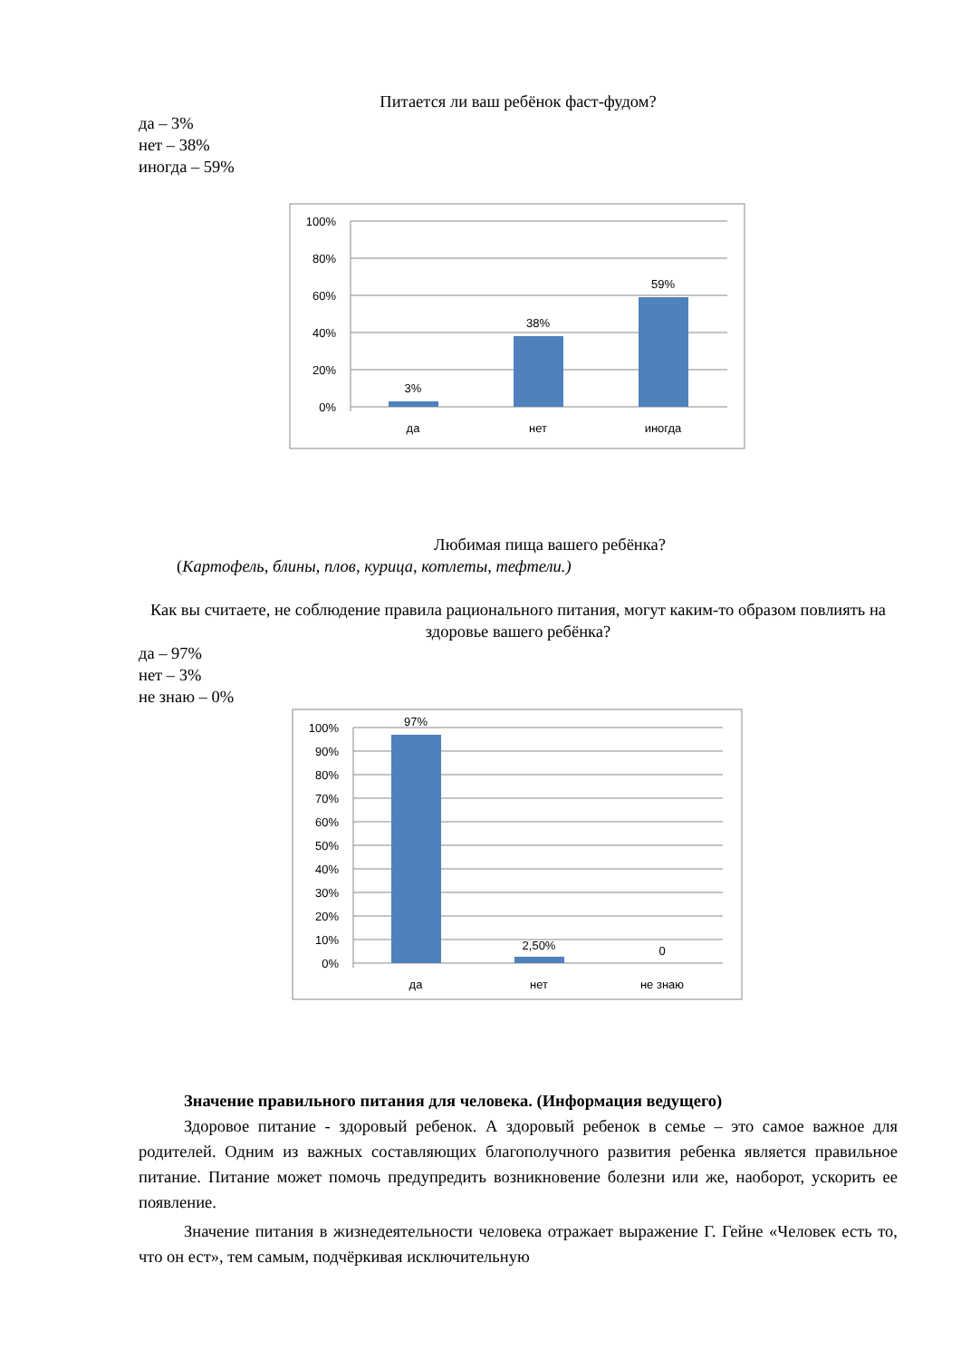Питается ли ваш ребёнок фаст-фудом?
да – 3%
нет – 38%
иногда – 59%
100%
80%
60%
40%
20%
0%
3%
38%
59%
да
нет
иногда
Любимая пища вашего ребёнка?
(Картофель, блины, плов, курица, котлеты, тефтели.)
Как вы считаете, не соблюдение правила рационального питания, могут каким-то образом повлиять на здоровье вашего ребёнка?
да – 97%
нет – 3%
не знаю – 0%
100%
90%
80%
70%
60%
50%
40%
30%
20%
10%
0%
97%
2,50%
0
да
нет
не знаю
Значение правильного питания для человека. (Информация ведущего)
Здоровое питание - здоровый ребенок. А здоровый ребенок в семье – это самое важное для родителей. Одним из важных составляющих благополучного развития ребенка является правильное питание. Питание может помочь предупредить возникновение болезни или же, наоборот, ускорить ее появление.
Значение питания в жизнедеятельности человека отражает выражение Г. Гейне «Человек есть то, что он ест», тем самым, подчёркивая исключительную